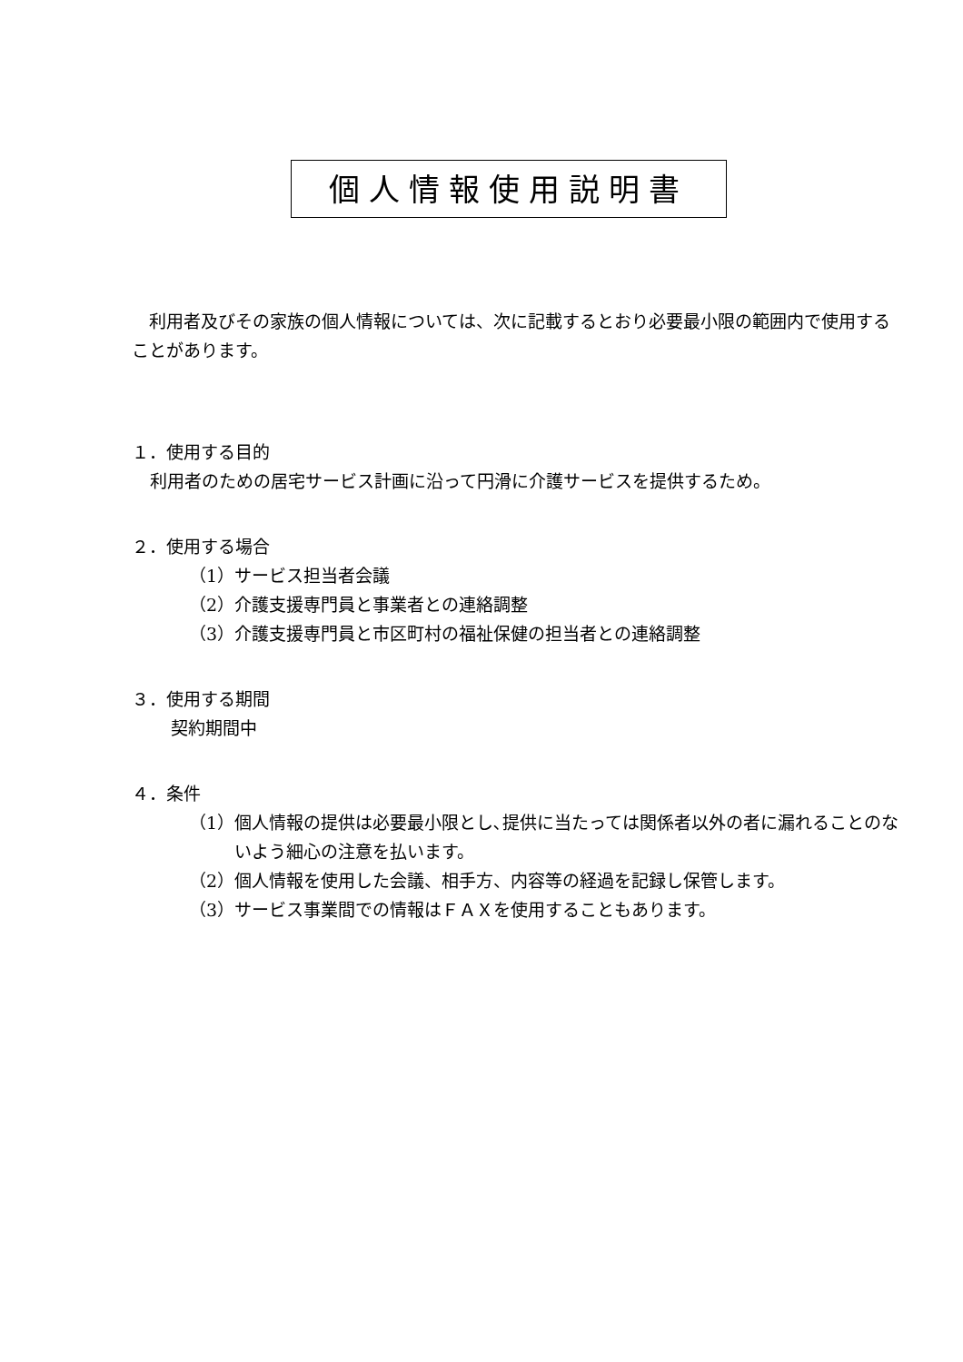個人情報使用説明書
　利用者及びその家族の個人情報については、次に記載するとおり必要最小限の範囲内で使用することがあります。
１．使用する目的
利用者のための居宅サービス計画に沿って円滑に介護サービスを提供するため。
２．使用する場合
（1）サービス担当者会議
（2）介護支援専門員と事業者との連絡調整
（3）介護支援専門員と市区町村の福祉保健の担当者との連絡調整
３．使用する期間
契約期間中
４．条件
（1）個人情報の提供は必要最小限とし､提供に当たっては関係者以外の者に漏れることのないよう細心の注意を払います。
（2）個人情報を使用した会議、相手方、内容等の経過を記録し保管します。
（3）サービス事業間での情報はＦＡＸを使用することもあります。